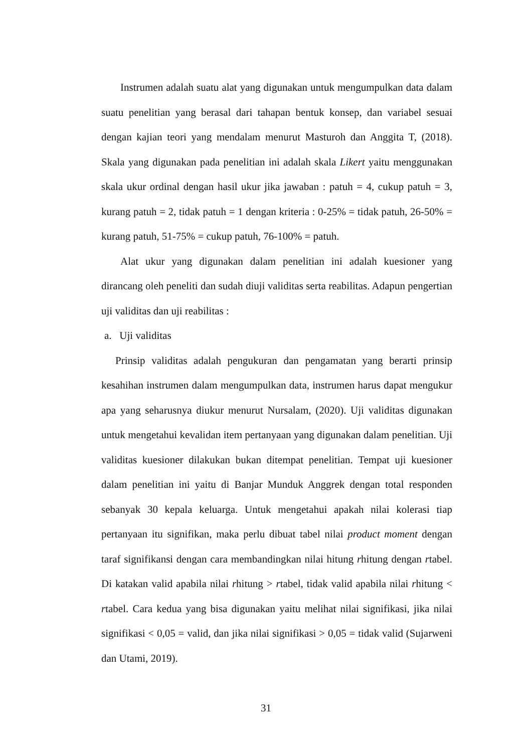Instrumen adalah suatu alat yang digunakan untuk mengumpulkan data dalam suatu penelitian yang berasal dari tahapan bentuk konsep, dan variabel sesuai dengan kajian teori yang mendalam menurut Masturoh dan Anggita T, (2018). Skala yang digunakan pada penelitian ini adalah skala Likert yaitu menggunakan skala ukur ordinal dengan hasil ukur jika jawaban : patuh = 4, cukup patuh = 3, kurang patuh = 2, tidak patuh = 1 dengan kriteria : 0-25% = tidak patuh, 26-50% = kurang patuh, 51-75% = cukup patuh, 76-100% = patuh.
Alat ukur yang digunakan dalam penelitian ini adalah kuesioner yang dirancang oleh peneliti dan sudah diuji validitas serta reabilitas. Adapun pengertian uji validitas dan uji reabilitas :
a. Uji validitas
Prinsip validitas adalah pengukuran dan pengamatan yang berarti prinsip kesahihan instrumen dalam mengumpulkan data, instrumen harus dapat mengukur apa yang seharusnya diukur menurut Nursalam, (2020). Uji validitas digunakan untuk mengetahui kevalidan item pertanyaan yang digunakan dalam penelitian. Uji validitas kuesioner dilakukan bukan ditempat penelitian. Tempat uji kuesioner dalam penelitian ini yaitu di Banjar Munduk Anggrek dengan total responden sebanyak 30 kepala keluarga. Untuk mengetahui apakah nilai kolerasi tiap pertanyaan itu signifikan, maka perlu dibuat tabel nilai product moment dengan taraf signifikansi dengan cara membandingkan nilai hitung rhitung dengan rtabel. Di katakan valid apabila nilai rhitung > rtabel, tidak valid apabila nilai rhitung < rtabel. Cara kedua yang bisa digunakan yaitu melihat nilai signifikasi, jika nilai signifikasi < 0,05 = valid, dan jika nilai signifikasi > 0,05 = tidak valid (Sujarweni dan Utami, 2019).
31